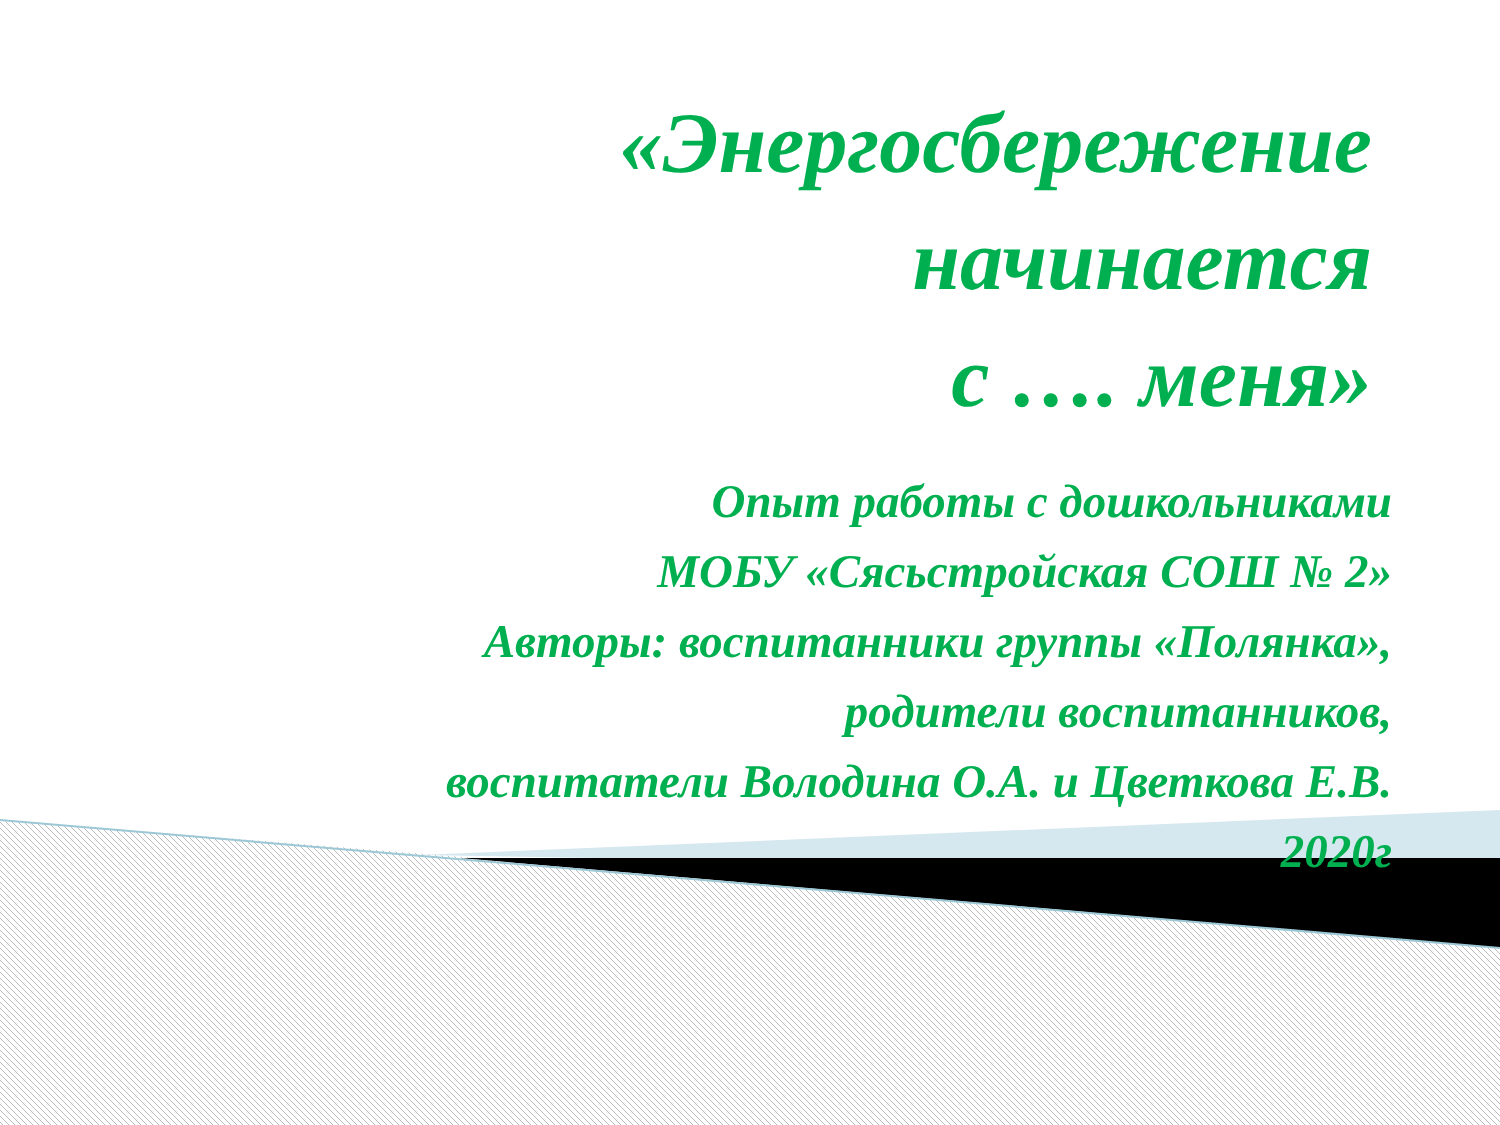«Энергосбережение
начинается
с …. меня»
Опыт работы с дошкольниками
МОБУ «Сясьстройская СОШ № 2»
Авторы: воспитанники группы «Полянка»,
родители воспитанников,
воспитатели Володина О.А. и Цветкова Е.В.
2020г